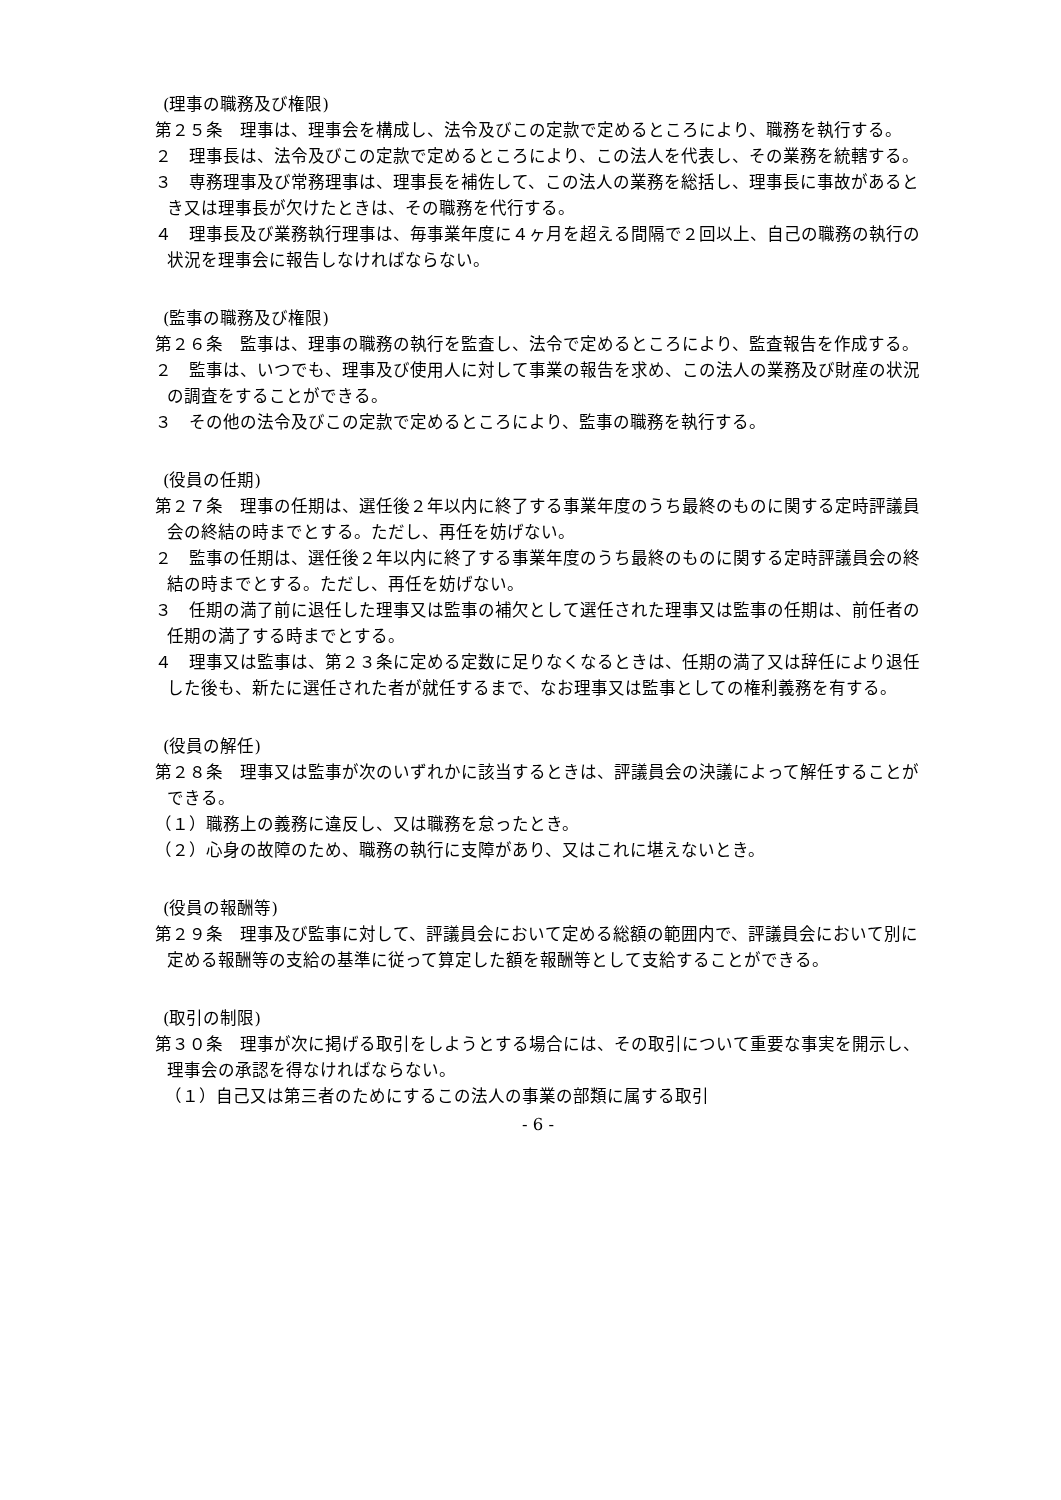(理事の職務及び権限)
第２５条　理事は、理事会を構成し、法令及びこの定款で定めるところにより、職務を執行する。
２　理事長は、法令及びこの定款で定めるところにより、この法人を代表し、その業務を統轄する。
３　専務理事及び常務理事は、理事長を補佐して、この法人の業務を総括し、理事長に事故があるとき又は理事長が欠けたときは、その職務を代行する。
４　理事長及び業務執行理事は、毎事業年度に４ヶ月を超える間隔で２回以上、自己の職務の執行の状況を理事会に報告しなければならない。
(監事の職務及び権限)
第２６条　監事は、理事の職務の執行を監査し、法令で定めるところにより、監査報告を作成する。
２　監事は、いつでも、理事及び使用人に対して事業の報告を求め、この法人の業務及び財産の状況の調査をすることができる。
３　その他の法令及びこの定款で定めるところにより、監事の職務を執行する。
(役員の任期)
第２７条　理事の任期は、選任後２年以内に終了する事業年度のうち最終のものに関する定時評議員会の終結の時までとする。ただし、再任を妨げない。
２　監事の任期は、選任後２年以内に終了する事業年度のうち最終のものに関する定時評議員会の終結の時までとする。ただし、再任を妨げない。
３　任期の満了前に退任した理事又は監事の補欠として選任された理事又は監事の任期は、前任者の任期の満了する時までとする。
４　理事又は監事は、第２３条に定める定数に足りなくなるときは、任期の満了又は辞任により退任した後も、新たに選任された者が就任するまで、なお理事又は監事としての権利義務を有する。
(役員の解任)
第２８条　理事又は監事が次のいずれかに該当するときは、評議員会の決議によって解任することができる。
（１）職務上の義務に違反し、又は職務を怠ったとき。
（２）心身の故障のため、職務の執行に支障があり、又はこれに堪えないとき。
(役員の報酬等)
第２９条　理事及び監事に対して、評議員会において定める総額の範囲内で、評議員会において別に定める報酬等の支給の基準に従って算定した額を報酬等として支給することができる。
(取引の制限)
第３０条　理事が次に掲げる取引をしようとする場合には、その取引について重要な事実を開示し、理事会の承認を得なければならない。
（１）自己又は第三者のためにするこの法人の事業の部類に属する取引
- 6 -